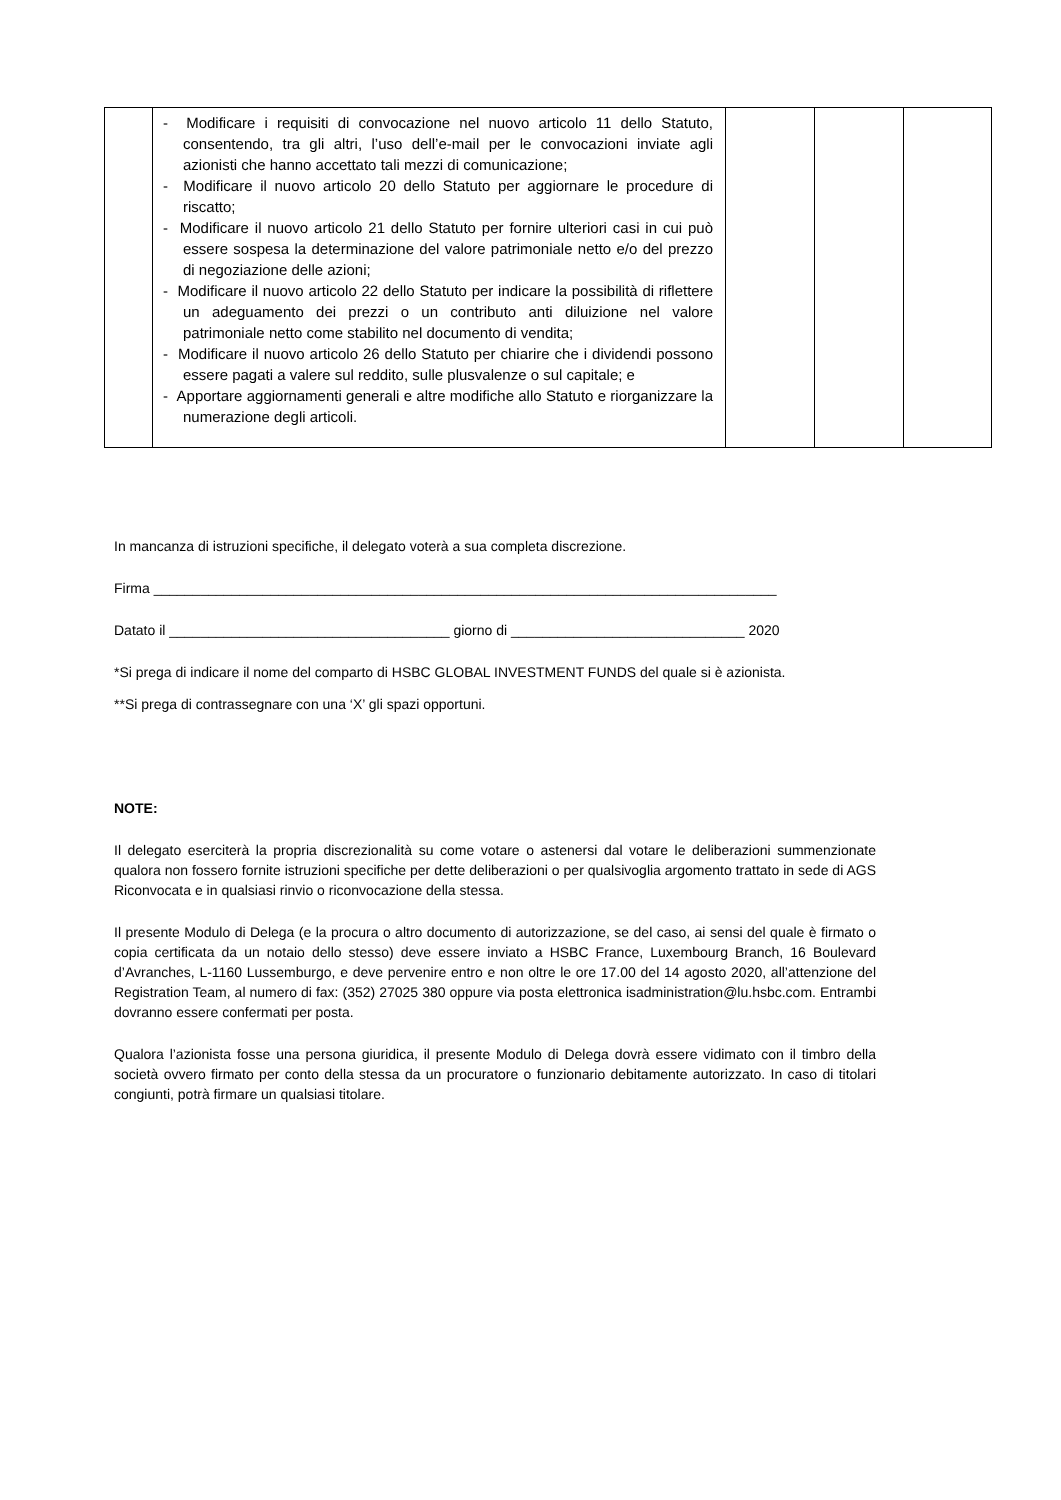| | - Modificare i requisiti di convocazione nel nuovo articolo 11 dello Statuto, consentendo, tra gli altri, l’uso dell’e-mail per le convocazioni inviate agli azionisti che hanno accettato tali mezzi di comunicazione; - Modificare il nuovo articolo 20 dello Statuto per aggiornare le procedure di riscatto; - Modificare il nuovo articolo 21 dello Statuto per fornire ulteriori casi in cui può essere sospesa la determinazione del valore patrimoniale netto e/o del prezzo di negoziazione delle azioni; - Modificare il nuovo articolo 22 dello Statuto per indicare la possibilità di riflettere un adeguamento dei prezzi o un contributo anti diluizione nel valore patrimoniale netto come stabilito nel documento di vendita; - Modificare il nuovo articolo 26 dello Statuto per chiarire che i dividendi possono essere pagati a valere sul reddito, sulle plusvalenze o sul capitale; e - Apportare aggiornamenti generali e altre modifiche allo Statuto e riorganizzare la numerazione degli articoli. | | | |
In mancanza di istruzioni specifiche, il delegato voterà a sua completa discrezione.
Firma ________________________________________________________________________________
Datato il ____________________________________ giorno di ______________________________ 2020
*Si prega di indicare il nome del comparto di HSBC GLOBAL INVESTMENT FUNDS del quale si è azionista.
**Si prega di contrassegnare con una ‘X’ gli spazi opportuni.
NOTE:
Il delegato eserciterà la propria discrezionalità su come votare o astenersi dal votare le deliberazioni summenzionate qualora non fossero fornite istruzioni specifiche per dette deliberazioni o per qualsivoglia argomento trattato in sede di AGS Riconvocata e in qualsiasi rinvio o riconvocazione della stessa.
Il presente Modulo di Delega (e la procura o altro documento di autorizzazione, se del caso, ai sensi del quale è firmato o copia certificata da un notaio dello stesso) deve essere inviato a HSBC France, Luxembourg Branch, 16 Boulevard d’Avranches, L-1160 Lussemburgo, e deve pervenire entro e non oltre le ore 17.00 del 14 agosto 2020, all’attenzione del Registration Team, al numero di fax: (352) 27025 380 oppure via posta elettronica isadministration@lu.hsbc.com. Entrambi dovranno essere confermati per posta.
Qualora l’azionista fosse una persona giuridica, il presente Modulo di Delega dovrà essere vidimato con il timbro della società ovvero firmato per conto della stessa da un procuratore o funzionario debitamente autorizzato. In caso di titolari congiunti, potrà firmare un qualsiasi titolare.